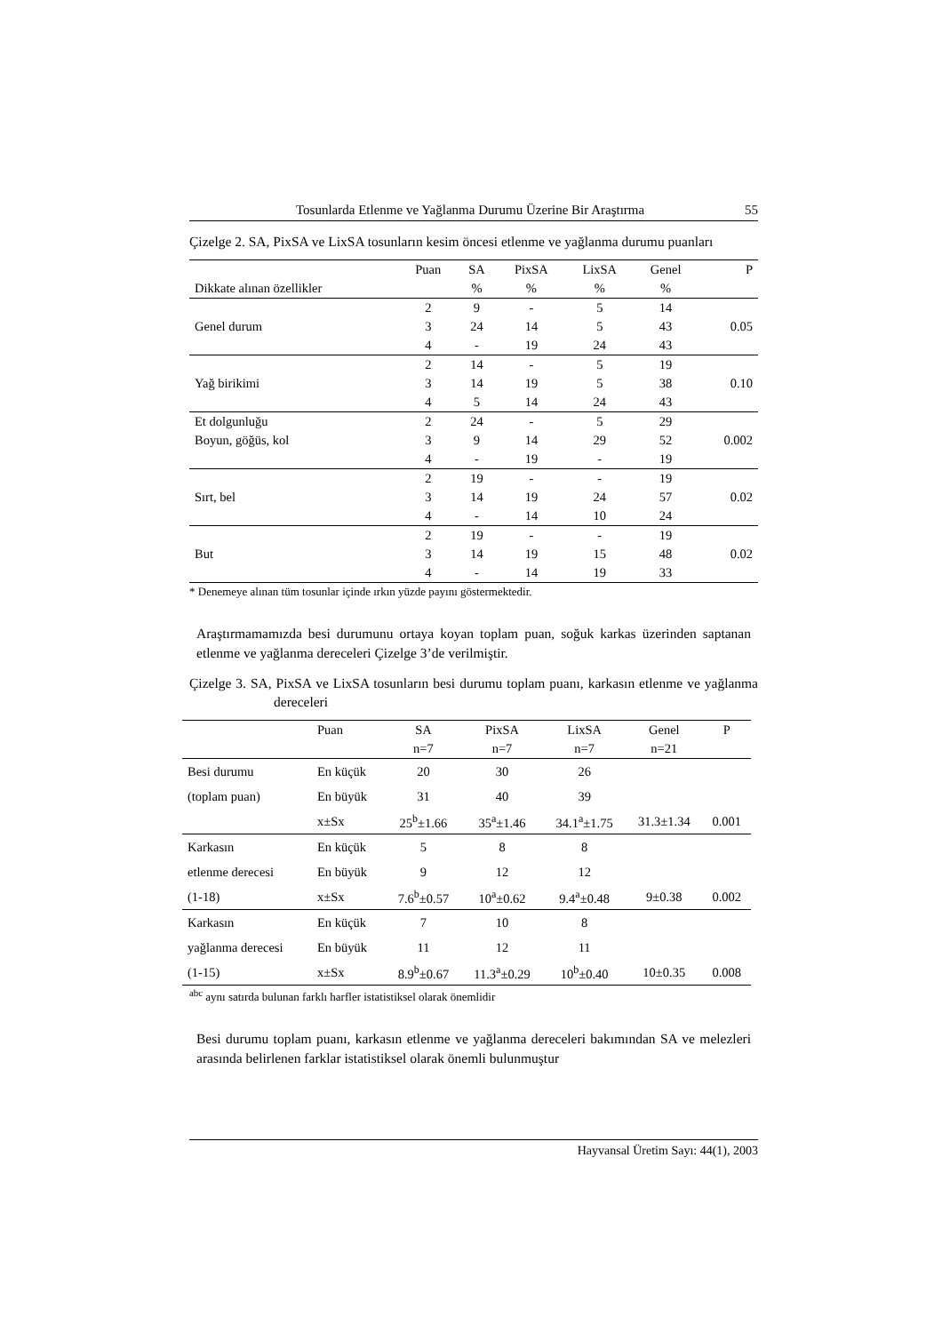Tosunlarda Etlenme ve Yağlanma Durumu Üzerine Bir Araştırma 55
Çizelge 2. SA, PixSA ve LixSA tosunların kesim öncesi etlenme ve yağlanma durumu puanları
| | Puan | SA | PixSA | LixSA | Genel | P |
| --- | --- | --- | --- | --- | --- | --- |
| Dikkate alınan özellikler | | % | % | % | % | |
| | 2 | 9 | - | 5 | 14 | |
| Genel durum | 3 | 24 | 14 | 5 | 43 | 0.05 |
| | 4 | - | 19 | 24 | 43 | |
| | 2 | 14 | - | 5 | 19 | |
| Yağ birikimi | 3 | 14 | 19 | 5 | 38 | 0.10 |
| | 4 | 5 | 14 | 24 | 43 | |
| Et dolgunluğu | 2 | 24 | - | 5 | 29 | |
| Boyun, göğüs, kol | 3 | 9 | 14 | 29 | 52 | 0.002 |
| | 4 | - | 19 | - | 19 | |
| | 2 | 19 | - | - | 19 | |
| Sırt, bel | 3 | 14 | 19 | 24 | 57 | 0.02 |
| | 4 | - | 14 | 10 | 24 | |
| | 2 | 19 | - | - | 19 | |
| But | 3 | 14 | 19 | 15 | 48 | 0.02 |
| | 4 | - | 14 | 19 | 33 | |
* Denemeye alınan tüm tosunlar içinde ırkın yüzde payını göstermektedir.
Araştırmamamızda besi durumunu ortaya koyan toplam puan, soğuk karkas üzerinden saptanan etlenme ve yağlanma dereceleri Çizelge 3’de verilmiştir.
Çizelge 3. SA, PixSA ve LixSA tosunların besi durumu toplam puanı, karkasın etlenme ve yağlanma dereceleri
| | Puan | SA | PixSA | LixSA | Genel | P |
| --- | --- | --- | --- | --- | --- | --- |
| | | n=7 | n=7 | n=7 | n=21 | |
| Besi durumu | En küçük | 20 | 30 | 26 | | |
| (toplam puan) | En büyük | 31 | 40 | 39 | | |
| | x±Sx | 25<sup>b</sup>±1.66 | 35<sup>a</sup>±1.46 | 34.1<sup>a</sup>±1.75 | 31.3±1.34 | 0.001 |
| Karkasın | En küçük | 5 | 8 | 8 | | |
| etlenme derecesi | En büyük | 9 | 12 | 12 | | |
| (1-18) | x±Sx | 7.6<sup>b</sup>±0.57 | 10<sup>a</sup>±0.62 | 9.4<sup>a</sup>±0.48 | 9±0.38 | 0.002 |
| Karkasın | En küçük | 7 | 10 | 8 | | |
| yağlanma derecesi | En büyük | 11 | 12 | 11 | | |
| (1-15) | x±Sx | 8.9<sup>b</sup>±0.67 | 11.3<sup>a</sup>±0.29 | 10<sup>b</sup>±0.40 | 10±0.35 | 0.008 |
<sup>abc</sup> aynı satırda bulunan farklı harfler istatistiksel olarak önemlidir
Besi durumu toplam puanı, karkasın etlenme ve yağlanma dereceleri bakımından SA ve melezleri arasında belirlenen farklar istatistiksel olarak önemli bulunmuştur
Hayvansal Üretim Sayı: 44(1), 2003